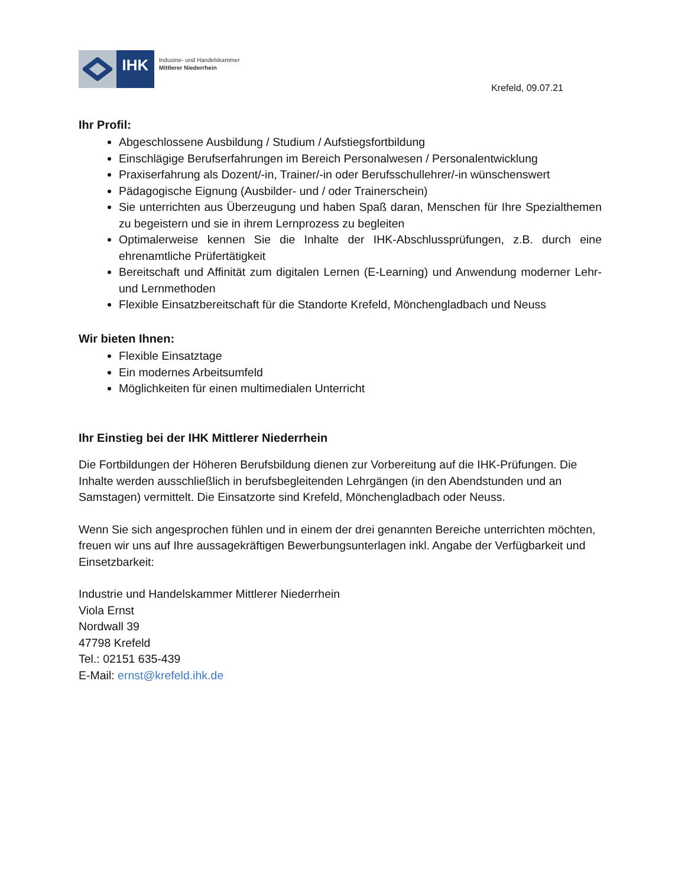IHK
Industrie- und Handelskammer
Mittlerer Niederrhein
Krefeld, 09.07.21
Ihr Profil:
Abgeschlossene Ausbildung / Studium / Aufstiegsfortbildung
Einschlägige Berufserfahrungen im Bereich Personalwesen / Personalentwicklung
Praxiserfahrung als Dozent/-in, Trainer/-in oder Berufsschullehrer/-in wünschenswert
Pädagogische Eignung (Ausbilder- und / oder Trainerschein)
Sie unterrichten aus Überzeugung und haben Spaß daran, Menschen für Ihre Spezialthemen zu begeistern und sie in ihrem Lernprozess zu begleiten
Optimalerweise kennen Sie die Inhalte der IHK-Abschlussprüfungen, z.B. durch eine ehrenamtliche Prüfertätigkeit
Bereitschaft und Affinität zum digitalen Lernen (E-Learning) und Anwendung moderner Lehr- und Lernmethoden
Flexible Einsatzbereitschaft für die Standorte Krefeld, Mönchengladbach und Neuss
Wir bieten Ihnen:
Flexible Einsatztage
Ein modernes Arbeitsumfeld
Möglichkeiten für einen multimedialen Unterricht
Ihr Einstieg bei der IHK Mittlerer Niederrhein
Die Fortbildungen der Höheren Berufsbildung dienen zur Vorbereitung auf die IHK-Prüfungen. Die Inhalte werden ausschließlich in berufsbegleitenden Lehrgängen (in den Abendstunden und an Samstagen) vermittelt. Die Einsatzorte sind Krefeld, Mönchengladbach oder Neuss.
Wenn Sie sich angesprochen fühlen und in einem der drei genannten Bereiche unterrichten möchten, freuen wir uns auf Ihre aussagekräftigen Bewerbungsunterlagen inkl. Angabe der Verfügbarkeit und Einsetzbarkeit:
Industrie und Handelskammer Mittlerer Niederrhein
Viola Ernst
Nordwall 39
47798 Krefeld
Tel.: 02151 635-439
E-Mail: ernst@krefeld.ihk.de